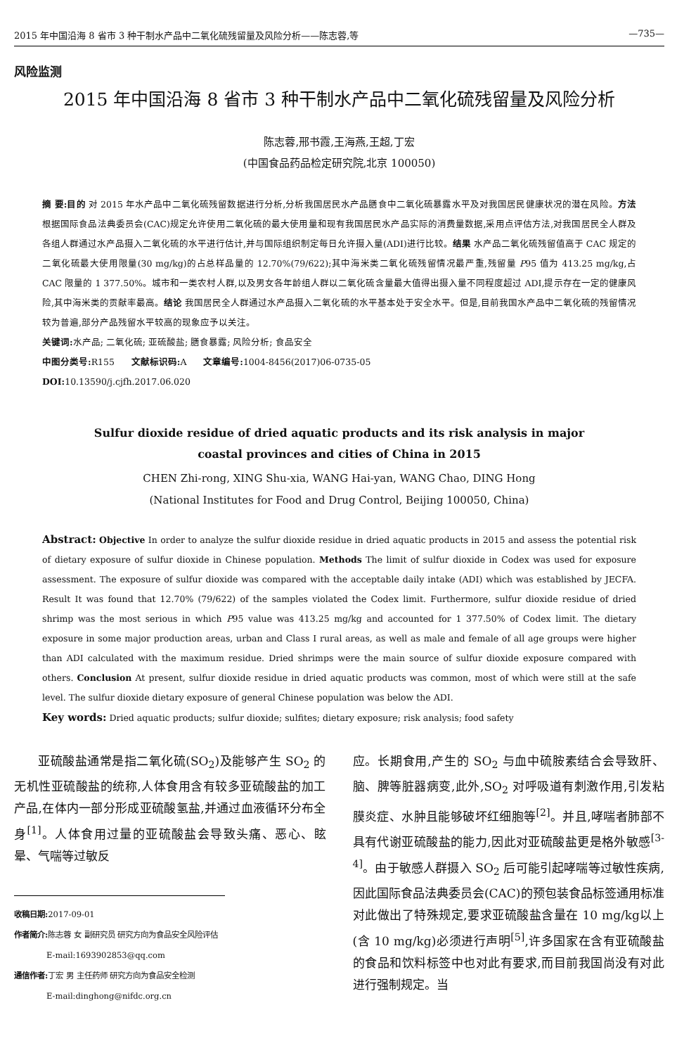2015 年中国沿海 8 省市 3 种干制水产品中二氧化硫残留量及风险分析——陈志蓉,等 —735—
风险监测
2015 年中国沿海 8 省市 3 种干制水产品中二氧化硫残留量及风险分析
陈志蓉,邢书霞,王海燕,王超,丁宏
(中国食品药品检定研究院,北京 100050)
摘 要:目的 对 2015 年水产品中二氧化硫残留数据进行分析,分析我国居民水产品膳食中二氧化硫暴露水平及对我国居民健康状况的潜在风险。方法 根据国际食品法典委员会(CAC)规定允许使用二氧化硫的最大使用量和现有我国居民水产品实际的消费量数据,采用点评估方法,对我国居民全人群及各组人群通过水产品摄入二氧化硫的水平进行估计,并与国际组织制定每日允许摄入量(ADI)进行比较。结果 水产品二氧化硫残留值高于 CAC 规定的二氧化硫最大使用限量(30 mg/kg)的占总样品量的 12.70%(79/622);其中海米类二氧化硫残留情况最严重,残留量 P95 值为 413.25 mg/kg,占 CAC 限量的 1 377.50%。城市和一类农村人群,以及男女各年龄组人群以二氧化硫含量最大值得出摄入量不同程度超过 ADI,提示存在一定的健康风险,其中海米类的贡献率最高。结论 我国居民全人群通过水产品摄入二氧化硫的水平基本处于安全水平。但是,目前我国水产品中二氧化硫的残留情况较为普遍,部分产品残留水平较高的现象应予以关注。
关键词: 水产品; 二氧化硫; 亚硫酸盐; 膳食暴露; 风险分析; 食品安全
中图分类号: R155 文献标识码: A 文章编号: 1004-8456(2017)06-0735-05
DOI: 10.13590/j.cjfh.2017.06.020
Sulfur dioxide residue of dried aquatic products and its risk analysis in major
coastal provinces and cities of China in 2015
CHEN Zhi-rong, XING Shu-xia, WANG Hai-yan, WANG Chao, DING Hong
(National Institutes for Food and Drug Control, Beijing 100050, China)
Abstract: Objective In order to analyze the sulfur dioxide residue in dried aquatic products in 2015 and assess the potential risk of dietary exposure of sulfur dioxide in Chinese population. Methods The limit of sulfur dioxide in Codex was used for exposure assessment. The exposure of sulfur dioxide was compared with the acceptable daily intake (ADI) which was established by JECFA. Result It was found that 12.70% (79/622) of the samples violated the Codex limit. Furthermore, sulfur dioxide residue of dried shrimp was the most serious in which P95 value was 413.25 mg/kg and accounted for 1 377.50% of Codex limit. The dietary exposure in some major production areas, urban and Class I rural areas, as well as male and female of all age groups were higher than ADI calculated with the maximum residue. Dried shrimps were the main source of sulfur dioxide exposure compared with others. Conclusion At present, sulfur dioxide residue in dried aquatic products was common, most of which were still at the safe level. The sulfur dioxide dietary exposure of general Chinese population was below the ADI.
Key words: Dried aquatic products; sulfur dioxide; sulfites; dietary exposure; risk analysis; food safety
  亚硫酸盐通常是指二氧化硫(SO<sub>2</sub>)及能够产生 SO<sub>2</sub> 的无机性亚硫酸盐的统称,人体食用含有较多亚硫酸盐的加工产品,在体内一部分形成亚硫酸氢盐,并通过血液循环分布全身<sup>[1]</sup>。人体食用过量的亚硫酸盐会导致头痛、恶心、眩晕、气喘等过敏反
收稿日期: 2017-09-01
作者简介: 陈志蓉 女 副研究员 研究方向为食品安全风险评估
    E-mail:1693902853@qq.com
通信作者: 丁宏 男 主任药师 研究方向为食品安全检测
    E-mail:dinghong@nifdc.org.cn
应。长期食用,产生的 SO<sub>2</sub> 与血中硫胺素结合会导致肝、脑、脾等脏器病变,此外,SO<sub>2</sub> 对呼吸道有刺激作用,引发粘膜炎症、水肿且能够破坏红细胞等<sup>[2]</sup>。并且,哮喘者肺部不具有代谢亚硫酸盐的能力,因此对亚硫酸盐更是格外敏感<sup>[3-4]</sup>。由于敏感人群摄入 SO<sub>2</sub> 后可能引起哮喘等过敏性疾病,因此国际食品法典委员会(CAC)的预包装食品标签通用标准对此做出了特殊规定,要求亚硫酸盐含量在 10 mg/kg以上(含 10 mg/kg)必须进行声明<sup>[5]</sup>,许多国家在含有亚硫酸盐的食品和饮料标签中也对此有要求,而目前我国尚没有对此进行强制规定。当